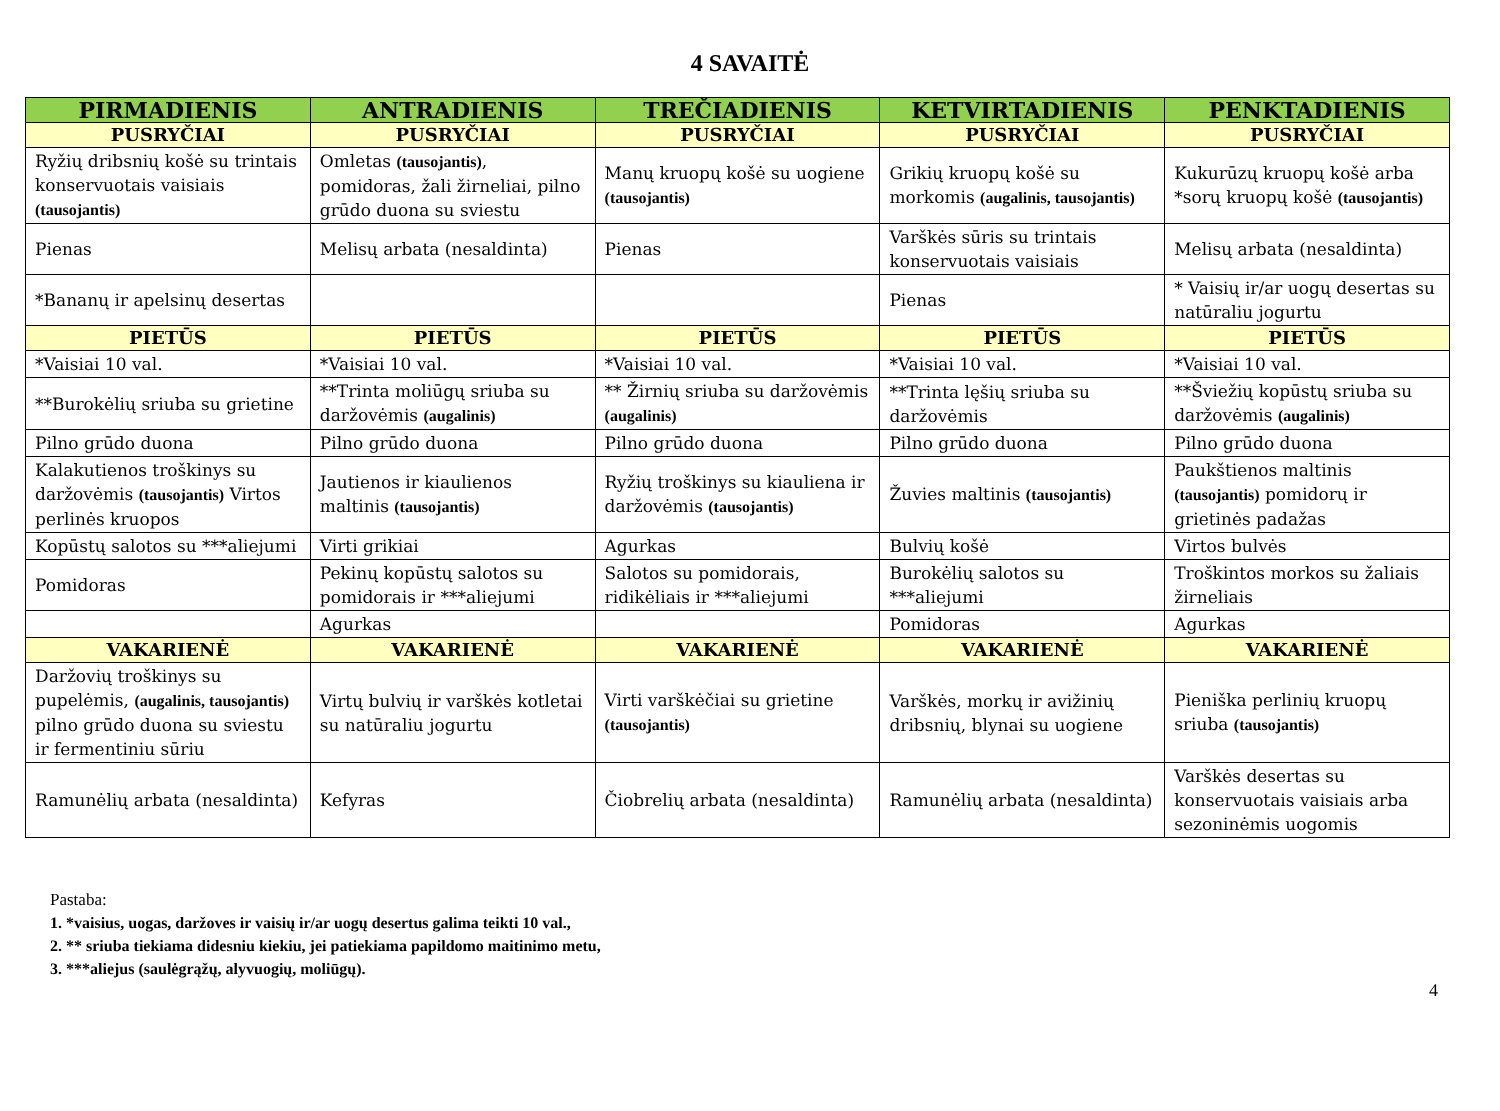4 SAVAITĖ
| PIRMADIENIS | ANTRADIENIS | TREČIADIENIS | KETVIRTADIENIS | PENKTADIENIS |
| --- | --- | --- | --- | --- |
| PUSRYČIAI | PUSRYČIAI | PUSRYČIAI | PUSRYČIAI | PUSRYČIAI |
| Ryžių dribsnių košė su trintais konservuotais vaisiais (tausojantis) | Omletas (tausojantis) , pomidoras, žali žirneliai, pilno grūdo duona su sviestu | Manų kruopų košė su uogiene (tausojantis) | Grikių kruopų košė su morkomis (augalinis, tausojantis) | Kukurūzų kruopų košė arba *sorų kruopų košė (tausojantis) |
| Pienas | Melisų arbata (nesaldinta) | Pienas | Varškės sūris su trintais konservuotais vaisiais | Melisų arbata (nesaldinta) |
| *Bananų ir apelsinų desertas | | | Pienas | * Vaisių ir/ar uogų desertas su natūraliu jogurtu |
| PIETŪS | PIETŪS | PIETŪS | PIETŪS | PIETŪS |
| *Vaisiai 10 val. | *Vaisiai 10 val. | *Vaisiai 10 val. | *Vaisiai 10 val. | *Vaisiai 10 val. |
| **Burokėlių sriuba su grietine | **Trinta moliūgų sriuba su daržovėmis (augalinis) | ** Žirnių sriuba su daržovėmis (augalinis) | **Trinta lęšių sriuba su daržovėmis | **Šviežių kopūstų sriuba su daržovėmis (augalinis) |
| Pilno grūdo duona | Pilno grūdo duona | Pilno grūdo duona | Pilno grūdo duona | Pilno grūdo duona |
| Kalakutienos troškinys su daržovėmis (tausojantis) Virtos perlinės kruopos | Jautienos ir kiaulienos maltinis (tausojantis) | Ryžių troškinys su kiauliena ir daržovėmis (tausojantis) | Žuvies maltinis (tausojantis) | Paukštienos maltinis (tausojantis) pomidorų ir grietinės padažas |
| Kopūstų salotos su ***aliejumi | Virti grikiai | Agurkas | Bulvių košė | Virtos bulvės |
| Pomidoras | Pekinų kopūstų salotos su pomidorais ir ***aliejumi | Salotos su pomidorais, ridikėliais ir ***aliejumi | Burokėlių salotos su ***aliejumi | Troškintos morkos su žaliais žirneliais |
| | Agurkas | | Pomidoras | Agurkas |
| VAKARIENĖ | VAKARIENĖ | VAKARIENĖ | VAKARIENĖ | VAKARIENĖ |
| Daržovių troškinys su pupelėmis, (augalinis, tausojantis) pilno grūdo duona su sviestu ir fermentiniu sūriu | Virtų bulvių ir varškės kotletai su natūraliu jogurtu | Virti varškėčiai su grietine (tausojantis) | Varškės, morkų ir avižinių dribsnių, blynai su uogiene | Pieniška perlinių kruopų sriuba (tausojantis) |
| Ramunėlių arbata (nesaldinta) | Kefyras | Čiobrelių arbata (nesaldinta) | Ramunėlių arbata (nesaldinta) | Varškės desertas su konservuotais vaisiais arba sezoninėmis uogomis |
Pastaba:
1. *vaisius, uogas, daržoves ir vaisių ir/ar uogų desertus galima teikti 10 val.,
2. ** sriuba tiekiama didesniu kiekiu, jei patiekiama papildomo maitinimo metu,
3. ***aliejus (saulėgrąžų, alyvuogių, moliūgų).
4